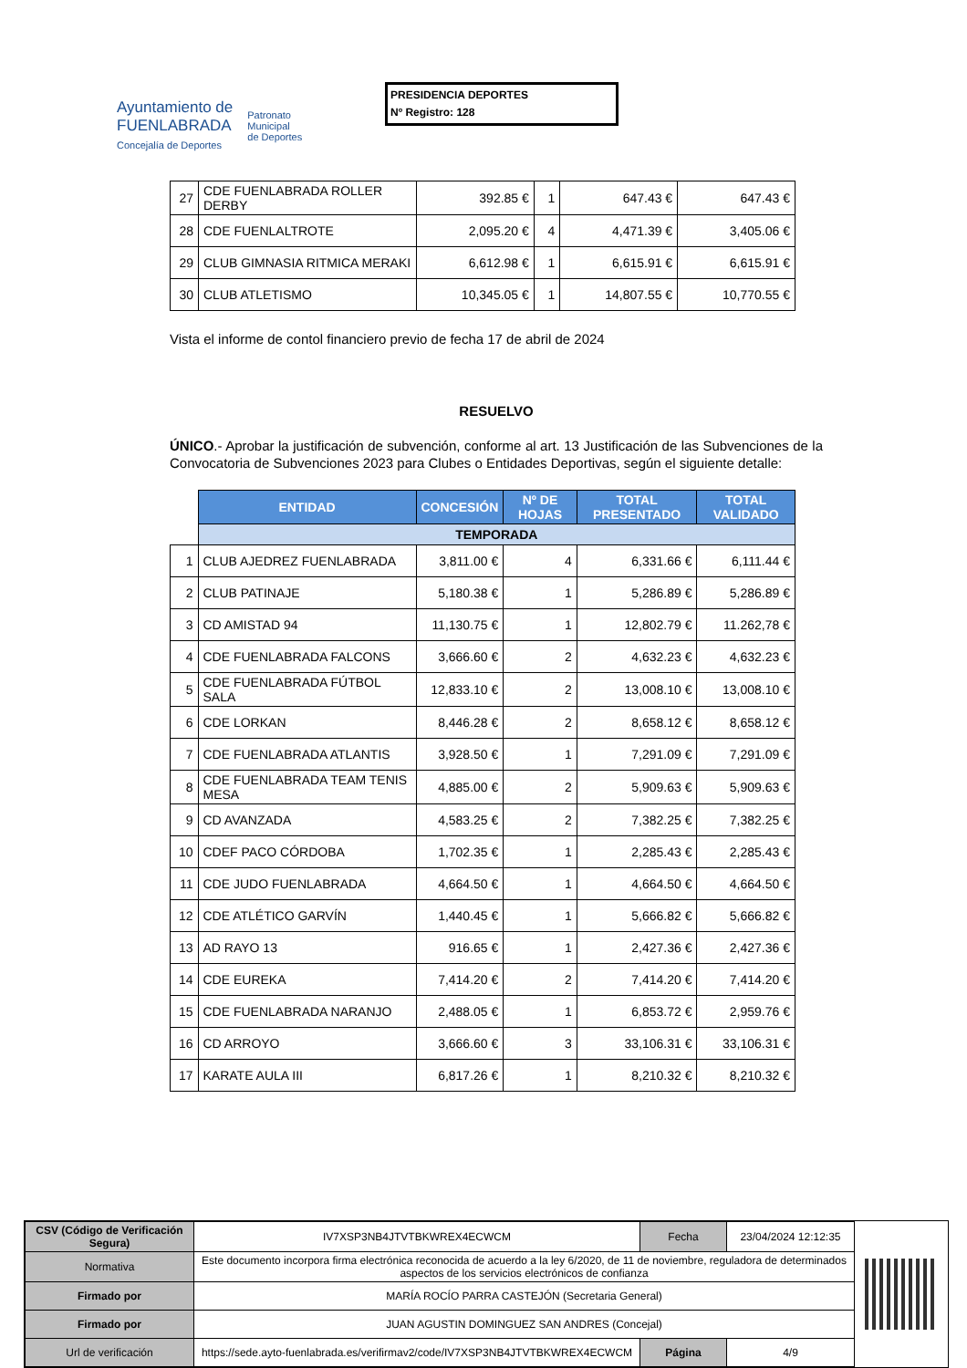Ayuntamiento de
FUENLABRADA
Concejalía de Deportes
Patronato
Municipal
de Deportes
PRESIDENCIA DEPORTES
Nº Registro: 128
| 27 | CDE FUENLABRADA ROLLER DERBY | 392.85 € | 1 | 647.43 € | 647.43 € |
| 28 | CDE FUENLALTROTE | 2,095.20 € | 4 | 4,471.39 € | 3,405.06 € |
| 29 | CLUB GIMNASIA RITMICA MERAKI | 6,612.98 € | 1 | 6,615.91 € | 6,615.91 € |
| 30 | CLUB ATLETISMO | 10,345.05 € | 1 | 14,807.55 € | 10,770.55 € |
Vista el informe de contol financiero previo de fecha 17 de abril de 2024
RESUELVO
ÚNICO.- Aprobar la justificación de subvención, conforme al art. 13 Justificación de las Subvenciones de la Convocatoria de Subvenciones 2023 para Clubes o Entidades Deportivas, según el siguiente detalle:
| | ENTIDAD | CONCESIÓN | Nº DE HOJAS | TOTAL PRESENTADO | TOTAL VALIDADO |
| | TEMPORADA | | | | |
| 1 | CLUB AJEDREZ FUENLABRADA | 3,811.00 € | 4 | 6,331.66 € | 6,111.44 € |
| 2 | CLUB PATINAJE | 5,180.38 € | 1 | 5,286.89 € | 5,286.89 € |
| 3 | CD AMISTAD 94 | 11,130.75 € | 1 | 12,802.79 € | 11.262,78 € |
| 4 | CDE FUENLABRADA FALCONS | 3,666.60 € | 2 | 4,632.23 € | 4,632.23 € |
| 5 | CDE FUENLABRADA FÚTBOL SALA | 12,833.10 € | 2 | 13,008.10 € | 13,008.10 € |
| 6 | CDE LORKAN | 8,446.28 € | 2 | 8,658.12 € | 8,658.12 € |
| 7 | CDE FUENLABRADA ATLANTIS | 3,928.50 € | 1 | 7,291.09 € | 7,291.09 € |
| 8 | CDE FUENLABRADA TEAM TENIS MESA | 4,885.00 € | 2 | 5,909.63 € | 5,909.63 € |
| 9 | CD AVANZADA | 4,583.25 € | 2 | 7,382.25 € | 7,382.25 € |
| 10 | CDEF PACO CÓRDOBA | 1,702.35 € | 1 | 2,285.43 € | 2,285.43 € |
| 11 | CDE JUDO FUENLABRADA | 4,664.50 € | 1 | 4,664.50 € | 4,664.50 € |
| 12 | CDE ATLÉTICO GARVÍN | 1,440.45 € | 1 | 5,666.82 € | 5,666.82 € |
| 13 | AD RAYO 13 | 916.65 € | 1 | 2,427.36 € | 2,427.36 € |
| 14 | CDE EUREKA | 7,414.20 € | 2 | 7,414.20 € | 7,414.20 € |
| 15 | CDE FUENLABRADA NARANJO | 2,488.05 € | 1 | 6,853.72 € | 2,959.76 € |
| 16 | CD ARROYO | 3,666.60 € | 3 | 33,106.31 € | 33,106.31 € |
| 17 | KARATE AULA III | 6,817.26 € | 1 | 8,210.32 € | 8,210.32 € |
| CSV (Código de Verificación Segura) | IV7XSP3NB4JTVTBKWREX4ECWCM | Fecha | 23/04/2024 12:12:35 |
| Normativa | Este documento incorpora firma electrónica reconocida de acuerdo a la ley 6/2020, de 11 de noviembre, reguladora de determinados aspectos de los servicios electrónicos de confianza | | |
| Firmado por | MARÍA ROCÍO PARRA CASTEJÓN (Secretaria General) | | |
| Firmado por | JUAN AGUSTIN DOMINGUEZ SAN ANDRES (Concejal) | | |
| Url de verificación | https://sede.ayto-fuenlabrada.es/verifirmav2/code/IV7XSP3NB4JTVTBKWREX4ECWCM | Página | 4/9 |